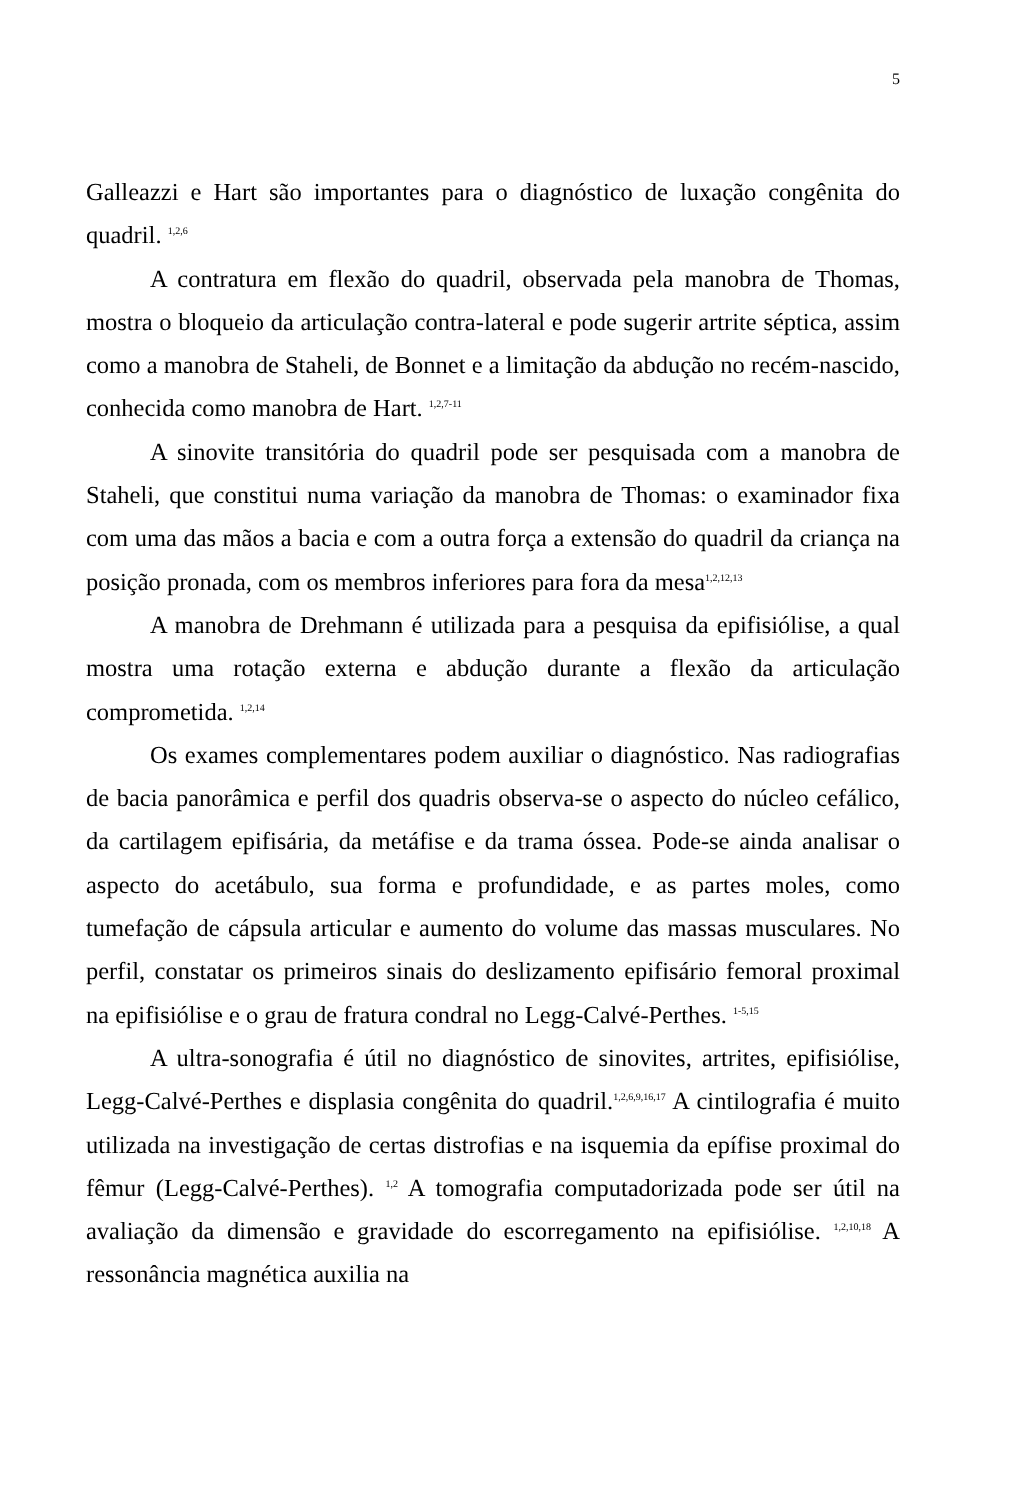5
Galleazzi e Hart são importantes para o diagnóstico de luxação congênita do quadril. <sup>1,2,6</sup>
A contratura em flexão do quadril, observada pela manobra de Thomas, mostra o bloqueio da articulação contra-lateral e pode sugerir artrite séptica, assim como a manobra de Staheli, de Bonnet e a limitação da abdução no recém-nascido, conhecida como manobra de Hart. <sup>1,2,7-11</sup>
A sinovite transitória do quadril pode ser pesquisada com a manobra de Staheli, que constitui numa variação da manobra de Thomas: o examinador fixa com uma das mãos a bacia e com a outra força a extensão do quadril da criança na posição pronada, com os membros inferiores para fora da mesa<sup>1,2,12,13</sup>
A manobra de Drehmann é utilizada para a pesquisa da epifisiólise, a qual mostra uma rotação externa e abdução durante a flexão da articulação comprometida. <sup>1,2,14</sup>
Os exames complementares podem auxiliar o diagnóstico. Nas radiografias de bacia panorâmica e perfil dos quadris observa-se o aspecto do núcleo cefálico, da cartilagem epifisária, da metáfise e da trama óssea. Pode-se ainda analisar o aspecto do acetábulo, sua forma e profundidade, e as partes moles, como tumefação de cápsula articular e aumento do volume das massas musculares. No perfil, constatar os primeiros sinais do deslizamento epifisário femoral proximal na epifisiólise e o grau de fratura condral no Legg-Calvé-Perthes. <sup>1-5,15</sup>
A ultra-sonografia é útil no diagnóstico de sinovites, artrites, epifisiólise, Legg-Calvé-Perthes e displasia congênita do quadril.<sup>1,2,6,9,16,17</sup> A cintilografia é muito utilizada na investigação de certas distrofias e na isquemia da epífise proximal do fêmur (Legg-Calvé-Perthes). <sup>1,2</sup> A tomografia computadorizada pode ser útil na avaliação da dimensão e gravidade do escorregamento na epifisiólise. <sup>1,2,10,18</sup> A ressonância magnética auxilia na